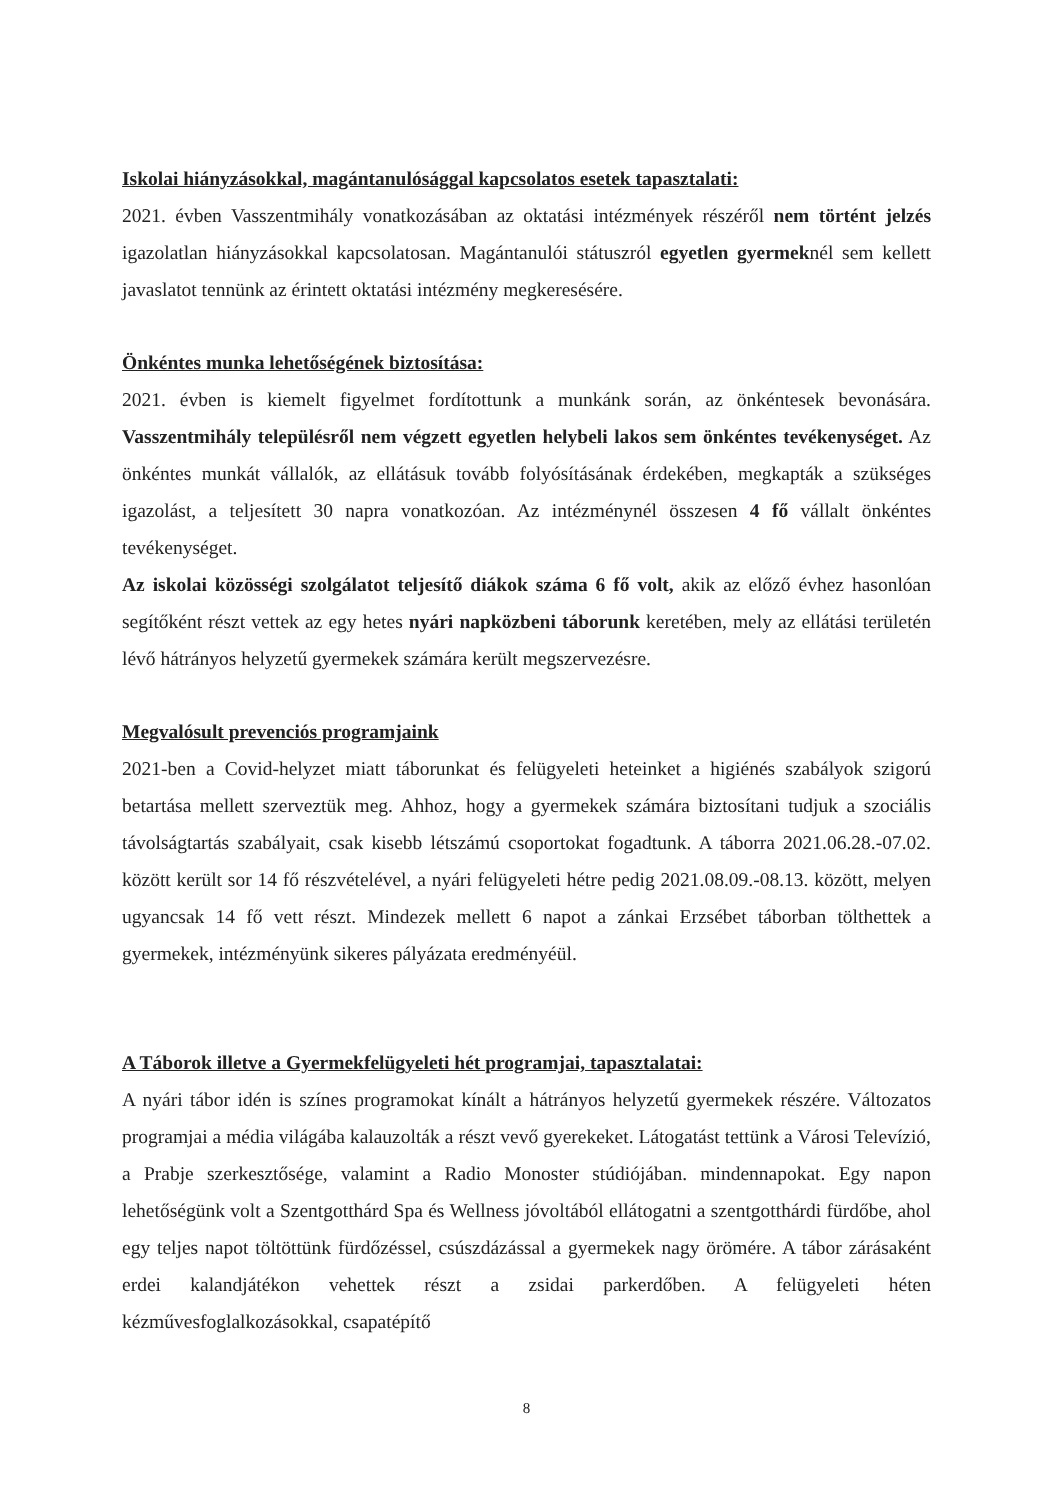Iskolai hiányzásokkal, magántanulósággal kapcsolatos esetek tapasztalati:
2021. évben Vasszentmihály vonatkozásában az oktatási intézmények részéről nem történt jelzés igazolatlan hiányzásokkal kapcsolatosan. Magántanulói státuszról egyetlen gyermeknél sem kellett javaslatot tennünk az érintett oktatási intézmény megkeresésére.
Önkéntes munka lehetőségének biztosítása:
2021. évben is kiemelt figyelmet fordítottunk a munkánk során, az önkéntesek bevonására. Vasszentmihály településről nem végzett egyetlen helybeli lakos sem önkéntes tevékenységet. Az önkéntes munkát vállalók, az ellátásuk tovább folyósításának érdekében, megkapták a szükséges igazolást, a teljesített 30 napra vonatkozóan. Az intézménynél összesen 4 fő vállalt önkéntes tevékenységet.
Az iskolai közösségi szolgálatot teljesítő diákok száma 6 fő volt, akik az előző évhez hasonlóan segítőként részt vettek az egy hetes nyári napközbeni táborunk keretében, mely az ellátási területén lévő hátrányos helyzetű gyermekek számára került megszervezésre.
Megvalósult prevenciós programjaink
2021-ben a Covid-helyzet miatt táborunkat és felügyeleti heteinket a higiénés szabályok szigorú betartása mellett szerveztük meg. Ahhoz, hogy a gyermekek számára biztosítani tudjuk a szociális távolságtartás szabályait, csak kisebb létszámú csoportokat fogadtunk. A táborra 2021.06.28.-07.02. között került sor 14 fő részvételével, a nyári felügyeleti hétre pedig 2021.08.09.-08.13. között, melyen ugyancsak 14 fő vett részt. Mindezek mellett 6 napot a zánkai Erzsébet táborban tölthettek a gyermekek, intézményünk sikeres pályázata eredményéül.
A Táborok illetve a Gyermekfelügyeleti hét programjai, tapasztalatai:
A nyári tábor idén is színes programokat kínált a hátrányos helyzetű gyermekek részére. Változatos programjai a média világába kalauzolták a részt vevő gyerekeket. Látogatást tettünk a Városi Televízió, a Prabje szerkesztősége, valamint a Radio Monoster stúdiójában. mindennapokat. Egy napon lehetőségünk volt a Szentgotthárd Spa és Wellness jóvoltából ellátogatni a szentgotthárdi fürdőbe, ahol egy teljes napot töltöttünk fürdőzéssel, csúszdázással a gyermekek nagy örömére. A tábor zárásaként erdei kalandjátékon vehettek részt a zsidai parkerdőben. A felügyeleti héten kézművesfoglalkozásokkal, csapatépítő
8